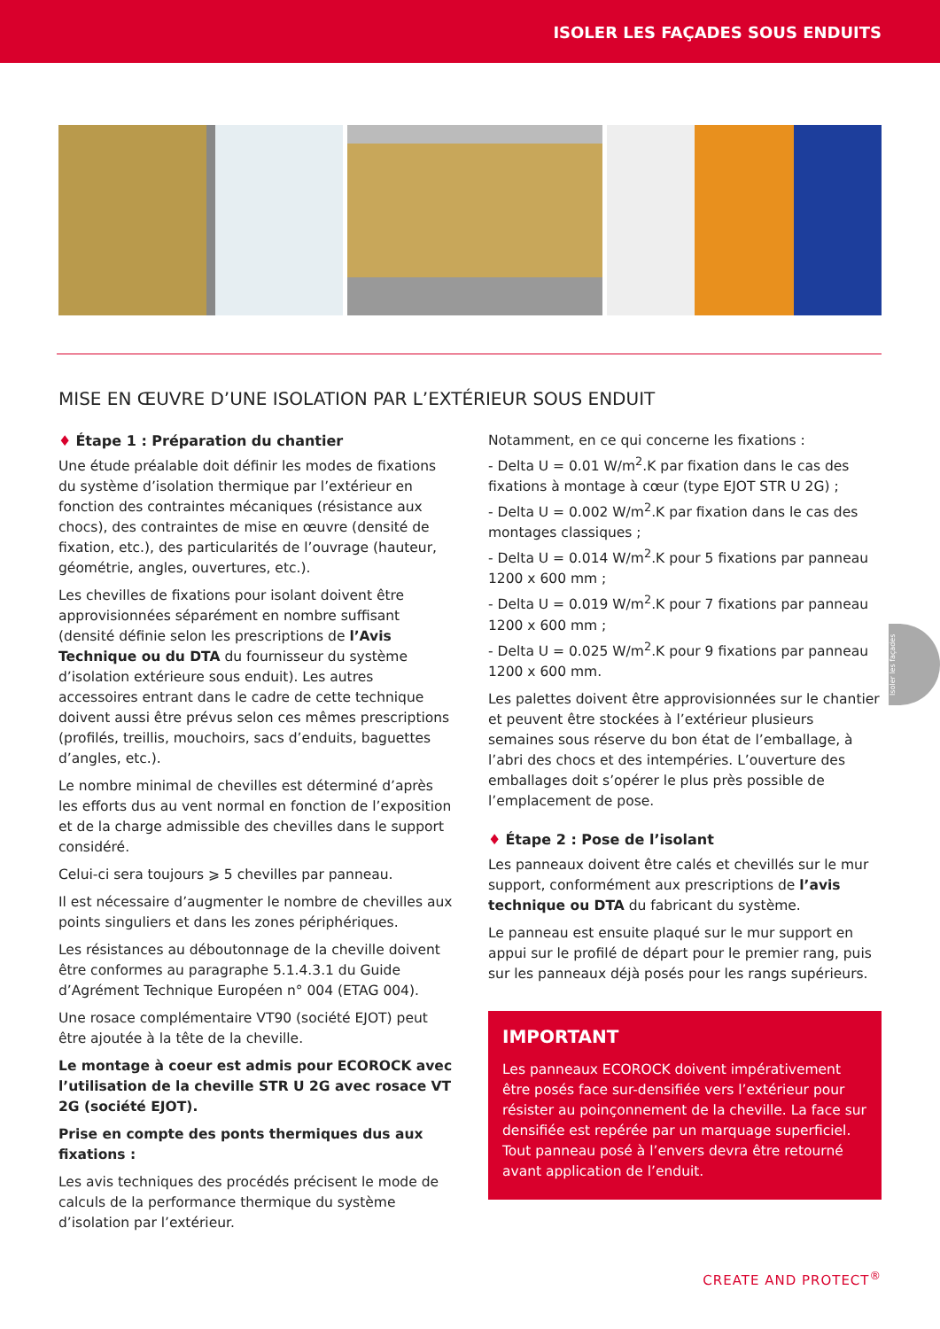ISOLER LES FAÇADES SOUS ENDUITS
MISE EN ŒUVRE D’UNE ISOLATION PAR L’EXTÉRIEUR SOUS ENDUIT
♦ Étape 1 : Préparation du chantier
Une étude préalable doit définir les modes de fixations du système d’isolation thermique par l’extérieur en fonction des contraintes mécaniques (résistance aux chocs), des contraintes de mise en œuvre (densité de fixation, etc.), des particularités de l’ouvrage (hauteur, géométrie, angles, ouvertures, etc.).
Les chevilles de fixations pour isolant doivent être approvisionnées séparément en nombre suffisant (densité définie selon les prescriptions de l’Avis Technique ou du DTA du fournisseur du système d’isolation extérieure sous enduit). Les autres accessoires entrant dans le cadre de cette technique doivent aussi être prévus selon ces mêmes prescriptions (profilés, treillis, mouchoirs, sacs d’enduits, baguettes d’angles, etc.).
Le nombre minimal de chevilles est déterminé d’après les efforts dus au vent normal en fonction de l’exposition et de la charge admissible des chevilles dans le support considéré.
Celui-ci sera toujours ⩾ 5 chevilles par panneau.
Il est nécessaire d’augmenter le nombre de chevilles aux points singuliers et dans les zones périphériques.
Les résistances au déboutonnage de la cheville doivent être conformes au paragraphe 5.1.4.3.1 du Guide d’Agrément Technique Européen n° 004 (ETAG 004).
Une rosace complémentaire VT90 (société EJOT) peut être ajoutée à la tête de la cheville.
Le montage à coeur est admis pour ECOROCK avec l’utilisation de la cheville STR U 2G avec rosace VT 2G (société EJOT).
Prise en compte des ponts thermiques dus aux fixations :
Les avis techniques des procédés précisent le mode de calculs de la performance thermique du système d’isolation par l’extérieur.
Notamment, en ce qui concerne les fixations :
- Delta U = 0.01 W/m<sup>2</sup>.K par fixation dans le cas des fixations à montage à cœur (type EJOT STR U 2G) ;
- Delta U = 0.002 W/m<sup>2</sup>.K par fixation dans le cas des montages classiques ;
- Delta U = 0.014 W/m<sup>2</sup>.K pour 5 fixations par panneau 1200 x 600 mm ;
- Delta U = 0.019 W/m<sup>2</sup>.K pour 7 fixations par panneau 1200 x 600 mm ;
- Delta U = 0.025 W/m<sup>2</sup>.K pour 9 fixations par panneau 1200 x 600 mm.
Les palettes doivent être approvisionnées sur le chantier et peuvent être stockées à l’extérieur plusieurs semaines sous réserve du bon état de l’emballage, à l’abri des chocs et des intempéries. L’ouverture des emballages doit s’opérer le plus près possible de l’emplacement de pose.
♦ Étape 2 : Pose de l’isolant
Les panneaux doivent être calés et chevillés sur le mur support, conformément aux prescriptions de l’avis technique ou DTA du fabricant du système.
Le panneau est ensuite plaqué sur le mur support en appui sur le profilé de départ pour le premier rang, puis sur les panneaux déjà posés pour les rangs supérieurs.
IMPORTANT
Les panneaux ECOROCK doivent impérativement être posés face sur-densifiée vers l’extérieur pour résister au poinçonnement de la cheville. La face sur densifiée est repérée par un marquage superficiel. Tout panneau posé à l’envers devra être retourné avant application de l’enduit.
Isoler les façades
CREATE AND PROTECT<sup>®</sup>